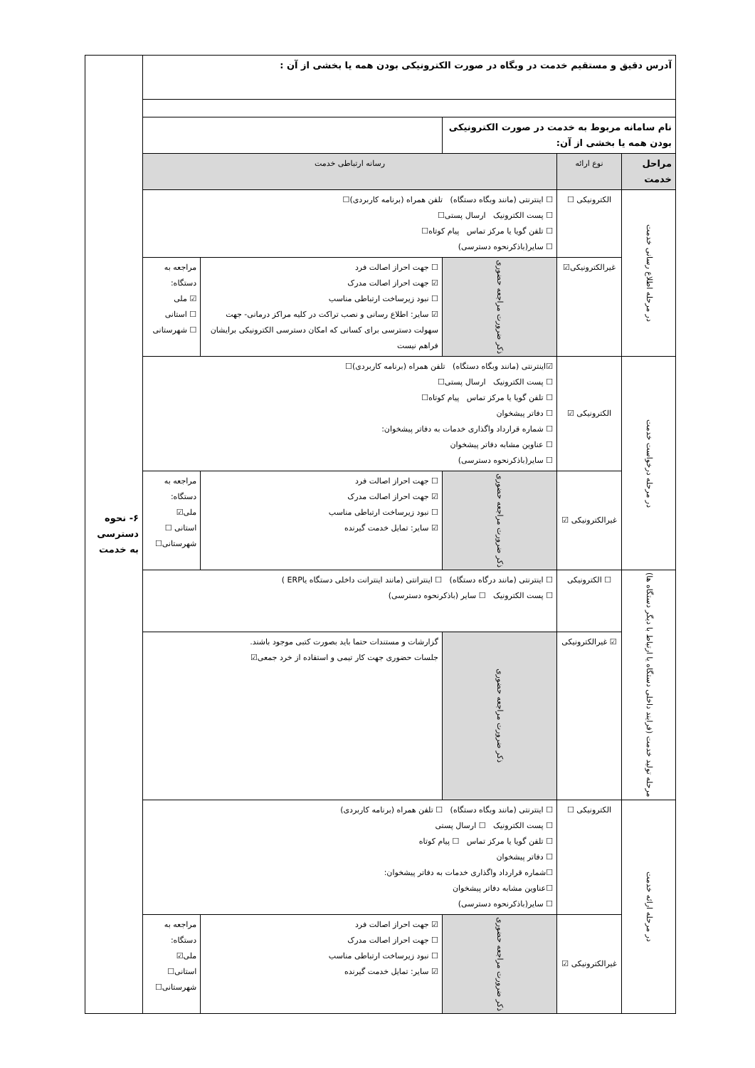| آدرس دقیق و مستقیم خدمت در وبگاه در صورت الکترونیکی بودن همه یا بخشی از آن : | | | | | ۶- نحوه دسترسی به خدمت |
| نام سامانه مربوط به خدمت در صورت الکترونیکی بودن همه یا بخشی از آن: | | | | | |
| مراحل خدمت | نوع ارائه | رسانه ارتباطی خدمت | | | |
| در مرحله اطلاع رسانی خدمت | الکترونیکی ☐ | ☐ اینترنتی (مانند وبگاه دستگاه) تلفن همراه (برنامه کاربردی)☐ ☐ پست الکترونیک ارسال پستی☐ ☐ تلفن گویا یا مرکز تماس پیام کوتاه☐ ☐ سایر(باذکرنحوه دسترسی) | | | |
| | غیرالکترونیکی☑ | ذکر ضرورت مراجعه حضوری | ☐ جهت احراز اصالت فرد ☑ جهت احراز اصالت مدرک ☐ نبود زیرساخت ارتباطی مناسب ☑ سایر: اطلاع رسانی و نصب تراکت در کلیه مراکز درمانی- جهت سهولت دسترسی برای کسانی که امکان دسترسی الکترونیکی برایشان فراهم نیست | مراجعه به دستگاه: ☑ ملی ☐ استانی ☐ شهرستانی | |
| در مرحله درخواست خدمت | الکترونیکی ☑ | ☑اینترنتی (مانند وبگاه دستگاه) تلفن همراه (برنامه کاربردی)☐ ☐ پست الکترونیک ارسال پستی☐ ☐ تلفن گویا یا مرکز تماس پیام کوتاه☐ ☐ دفاتر پیشخوان ☐ شماره قرارداد واگذاری خدمات به دفاتر پیشخوان: ☐ عناوین مشابه دفاتر پیشخوان ☐ سایر(باذکرنحوه دسترسی) | | | |
| | غیرالکترونیکی ☑ | ذکر ضرورت مراجعه حضوری | ☐ جهت احراز اصالت فرد ☑ جهت احراز اصالت مدرک ☐ نبود زیرساخت ارتباطی مناسب ☑ سایر: تمایل خدمت گیرنده | مراجعه به دستگاه: ملی☑ استانی ☐ شهرستانی☐ | |
| مرحله تولید خدمت (فرایند داخلی دستگاه یا ارتباط با دیگر دستگاه ها) | ☐ الکترونیکی | ☐ اینترنتی (مانند درگاه دستگاه) ☐ اینترانتی (مانند اینترانت داخلی دستگاه یاERP ) ☐ پست الکترونیک ☐ سایر (باذکرنحوه دسترسی) | | | |
| | ☑ غیرالکترونیکی | ذکر ضرورت مراجعه حضوری | گزارشات و مستندات حتما باید بصورت کتبی موجود باشند. جلسات حضوری جهت کار تیمی و استفاده از خرد جمعی☑ | | |
| در مرحله ارائه خدمت | الکترونیکی ☐ | ☐ اینترنتی (مانند وبگاه دستگاه) ☐ تلفن همراه (برنامه کاربردی) ☐ پست الکترونیک ☐ ارسال پستی ☐ تلفن گویا یا مرکز تماس ☐ پیام کوتاه ☐ دفاتر پیشخوان ☐شماره قرارداد واگذاری خدمات به دفاتر پیشخوان: ☐عناوین مشابه دفاتر پیشخوان ☐ سایر(باذکرنحوه دسترسی) | | | |
| | غیرالکترونیکی ☑ | ذکر ضرورت مراجعه حضوری | ☑ جهت احراز اصالت فرد ☐ جهت احراز اصالت مدرک ☐ نبود زیرساخت ارتباطی مناسب ☑ سایر: تمایل خدمت گیرنده | مراجعه به دستگاه: ملی☑ استانی☐ شهرستانی☐ | |